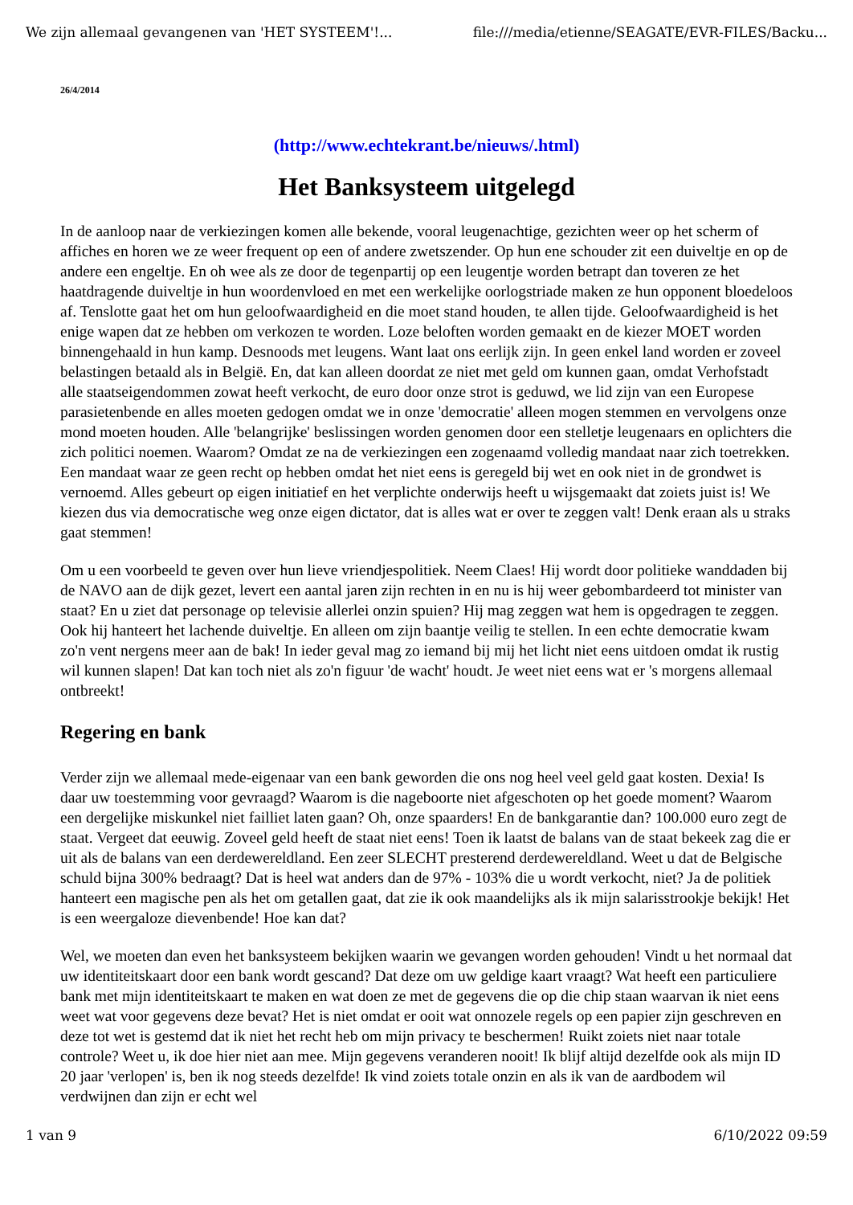We zijn allemaal gevangenen van 'HET SYSTEEM'!... file:///media/etienne/SEAGATE/EVR-FILES/Backu...
26/4/2014
(http://www.echtekrant.be/nieuws/.html)
Het Banksysteem uitgelegd
In de aanloop naar de verkiezingen komen alle bekende, vooral leugenachtige, gezichten weer op het scherm of affiches en horen we ze weer frequent op een of andere zwetszender. Op hun ene schouder zit een duiveltje en op de andere een engeltje. En oh wee als ze door de tegenpartij op een leugentje worden betrapt dan toveren ze het haatdragende duiveltje in hun woordenvloed en met een werkelijke oorlogstriade maken ze hun opponent bloedeloos af. Tenslotte gaat het om hun geloofwaardigheid en die moet stand houden, te allen tijde. Geloofwaardigheid is het enige wapen dat ze hebben om verkozen te worden. Loze beloften worden gemaakt en de kiezer MOET worden binnengehaald in hun kamp. Desnoods met leugens. Want laat ons eerlijk zijn. In geen enkel land worden er zoveel belastingen betaald als in België. En, dat kan alleen doordat ze niet met geld om kunnen gaan, omdat Verhofstadt alle staatseigendommen zowat heeft verkocht, de euro door onze strot is geduwd, we lid zijn van een Europese parasietenbende en alles moeten gedogen omdat we in onze 'democratie' alleen mogen stemmen en vervolgens onze mond moeten houden. Alle 'belangrijke' beslissingen worden genomen door een stelletje leugenaars en oplichters die zich politici noemen. Waarom? Omdat ze na de verkiezingen een zogenaamd volledig mandaat naar zich toetrekken. Een mandaat waar ze geen recht op hebben omdat het niet eens is geregeld bij wet en ook niet in de grondwet is vernoemd. Alles gebeurt op eigen initiatief en het verplichte onderwijs heeft u wijsgemaakt dat zoiets juist is! We kiezen dus via democratische weg onze eigen dictator, dat is alles wat er over te zeggen valt! Denk eraan als u straks gaat stemmen!
Om u een voorbeeld te geven over hun lieve vriendjespolitiek. Neem Claes! Hij wordt door politieke wanddaden bij de NAVO aan de dijk gezet, levert een aantal jaren zijn rechten in en nu is hij weer gebombardeerd tot minister van staat? En u ziet dat personage op televisie allerlei onzin spuien? Hij mag zeggen wat hem is opgedragen te zeggen. Ook hij hanteert het lachende duiveltje. En alleen om zijn baantje veilig te stellen. In een echte democratie kwam zo'n vent nergens meer aan de bak! In ieder geval mag zo iemand bij mij het licht niet eens uitdoen omdat ik rustig wil kunnen slapen! Dat kan toch niet als zo'n figuur 'de wacht' houdt. Je weet niet eens wat er 's morgens allemaal ontbreekt!
Regering en bank
Verder zijn we allemaal mede-eigenaar van een bank geworden die ons nog heel veel geld gaat kosten. Dexia! Is daar uw toestemming voor gevraagd? Waarom is die nageboorte niet afgeschoten op het goede moment? Waarom een dergelijke miskunkel niet failliet laten gaan? Oh, onze spaarders! En de bankgarantie dan? 100.000 euro zegt de staat. Vergeet dat eeuwig. Zoveel geld heeft de staat niet eens! Toen ik laatst de balans van de staat bekeek zag die er uit als de balans van een derdewereldland. Een zeer SLECHT presterend derdewereldland. Weet u dat de Belgische schuld bijna 300% bedraagt? Dat is heel wat anders dan de 97% - 103% die u wordt verkocht, niet? Ja de politiek hanteert een magische pen als het om getallen gaat, dat zie ik ook maandelijks als ik mijn salarisstrookje bekijk! Het is een weergaloze dievenbende! Hoe kan dat?
Wel, we moeten dan even het banksysteem bekijken waarin we gevangen worden gehouden! Vindt u het normaal dat uw identiteitskaart door een bank wordt gescand? Dat deze om uw geldige kaart vraagt? Wat heeft een particuliere bank met mijn identiteitskaart te maken en wat doen ze met de gegevens die op die chip staan waarvan ik niet eens weet wat voor gegevens deze bevat? Het is niet omdat er ooit wat onnozele regels op een papier zijn geschreven en deze tot wet is gestemd dat ik niet het recht heb om mijn privacy te beschermen! Ruikt zoiets niet naar totale controle? Weet u, ik doe hier niet aan mee. Mijn gegevens veranderen nooit! Ik blijf altijd dezelfde ook als mijn ID 20 jaar 'verlopen' is, ben ik nog steeds dezelfde! Ik vind zoiets totale onzin en als ik van de aardbodem wil verdwijnen dan zijn er echt wel
1 van 9 6/10/2022 09:59